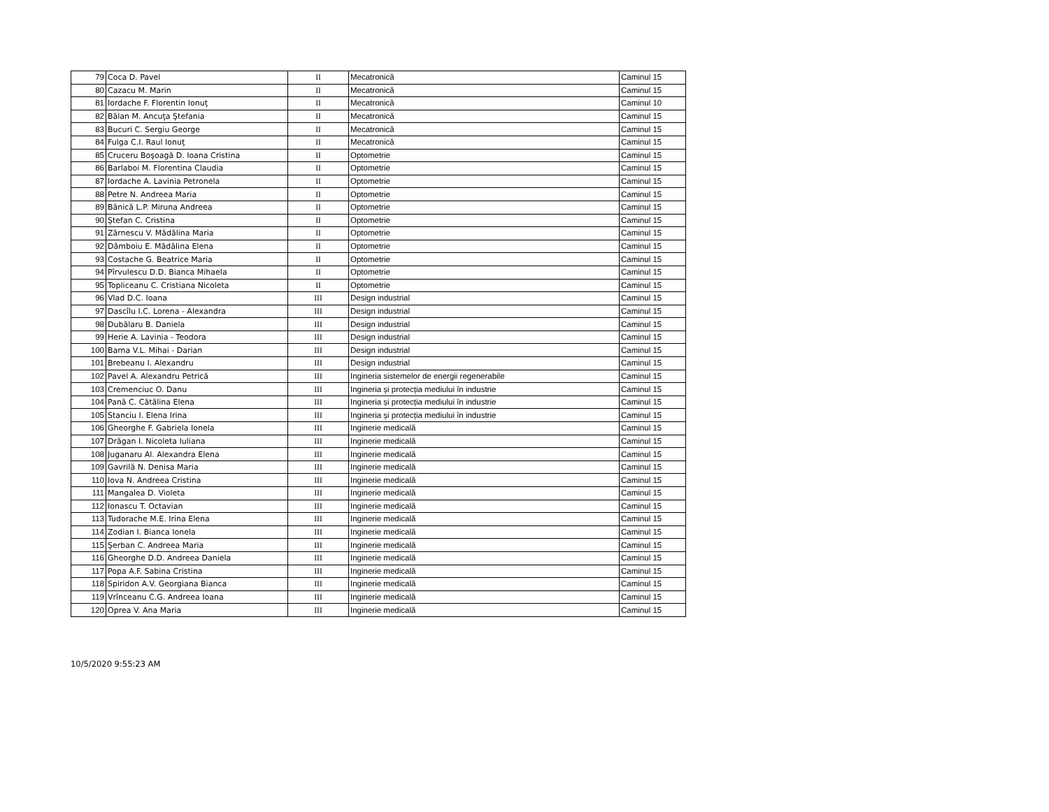| 79 | Coca D. Pavel | II | Mecatronică | Caminul 15 |
| 80 | Cazacu M. Marin | II | Mecatronică | Caminul 15 |
| 81 | Iordache F. Florentin Ionuţ | II | Mecatronică | Caminul 10 |
| 82 | Bălan M. Ancuţa Ştefania | II | Mecatronică | Caminul 15 |
| 83 | Bucuri C. Sergiu George | II | Mecatronică | Caminul 15 |
| 84 | Fulga C.I. Raul Ionuţ | II | Mecatronică | Caminul 15 |
| 85 | Cruceru Boşoagă D. Ioana Cristina | II | Optometrie | Caminul 15 |
| 86 | Barlaboi M. Florentina Claudia | II | Optometrie | Caminul 15 |
| 87 | Iordache A. Lavinia Petronela | II | Optometrie | Caminul 15 |
| 88 | Petre N. Andreea Maria | II | Optometrie | Caminul 15 |
| 89 | Bănică L.P. Miruna Andreea | II | Optometrie | Caminul 15 |
| 90 | Ştefan C. Cristina | II | Optometrie | Caminul 15 |
| 91 | Zărnescu V. Mădălina Maria | II | Optometrie | Caminul 15 |
| 92 | Dâmboiu E. Mădălina Elena | II | Optometrie | Caminul 15 |
| 93 | Costache G. Beatrice Maria | II | Optometrie | Caminul 15 |
| 94 | Pîrvulescu D.D. Bianca Mihaela | II | Optometrie | Caminul 15 |
| 95 | Topliceanu C. Cristiana Nicoleta | II | Optometrie | Caminul 15 |
| 96 | Vlad D.C. Ioana | III | Design industrial | Caminul 15 |
| 97 | Dascîlu I.C. Lorena - Alexandra | III | Design industrial | Caminul 15 |
| 98 | Dubălaru B. Daniela | III | Design industrial | Caminul 15 |
| 99 | Herie A. Lavinia - Teodora | III | Design industrial | Caminul 15 |
| 100 | Barna V.L. Mihai - Darian | III | Design industrial | Caminul 15 |
| 101 | Brebeanu I. Alexandru | III | Design industrial | Caminul 15 |
| 102 | Pavel A. Alexandru Petrică | III | Ingineria sistemelor de energii regenerabile | Caminul 15 |
| 103 | Cremenciuc O. Danu | III | Ingineria și protecția mediului în industrie | Caminul 15 |
| 104 | Pană C. Cătălina Elena | III | Ingineria și protecția mediului în industrie | Caminul 15 |
| 105 | Stanciu I. Elena Irina | III | Ingineria și protecția mediului în industrie | Caminul 15 |
| 106 | Gheorghe F. Gabriela Ionela | III | Inginerie medicală | Caminul 15 |
| 107 | Drăgan I. Nicoleta Iuliana | III | Inginerie medicală | Caminul 15 |
| 108 | Juganaru Al. Alexandra Elena | III | Inginerie medicală | Caminul 15 |
| 109 | Gavrilă N. Denisa Maria | III | Inginerie medicală | Caminul 15 |
| 110 | Iova N. Andreea Cristina | III | Inginerie medicală | Caminul 15 |
| 111 | Mangalea D. Violeta | III | Inginerie medicală | Caminul 15 |
| 112 | Ionascu T. Octavian | III | Inginerie medicală | Caminul 15 |
| 113 | Tudorache M.E. Irina Elena | III | Inginerie medicală | Caminul 15 |
| 114 | Zodian I. Bianca Ionela | III | Inginerie medicală | Caminul 15 |
| 115 | Şerban C. Andreea Maria | III | Inginerie medicală | Caminul 15 |
| 116 | Gheorghe D.D. Andreea Daniela | III | Inginerie medicală | Caminul 15 |
| 117 | Popa A.F. Sabina Cristina | III | Inginerie medicală | Caminul 15 |
| 118 | Spiridon A.V. Georgiana Bianca | III | Inginerie medicală | Caminul 15 |
| 119 | Vrînceanu C.G. Andreea Ioana | III | Inginerie medicală | Caminul 15 |
| 120 | Oprea V. Ana Maria | III | Inginerie medicală | Caminul 15 |
10/5/2020 9:55:23 AM